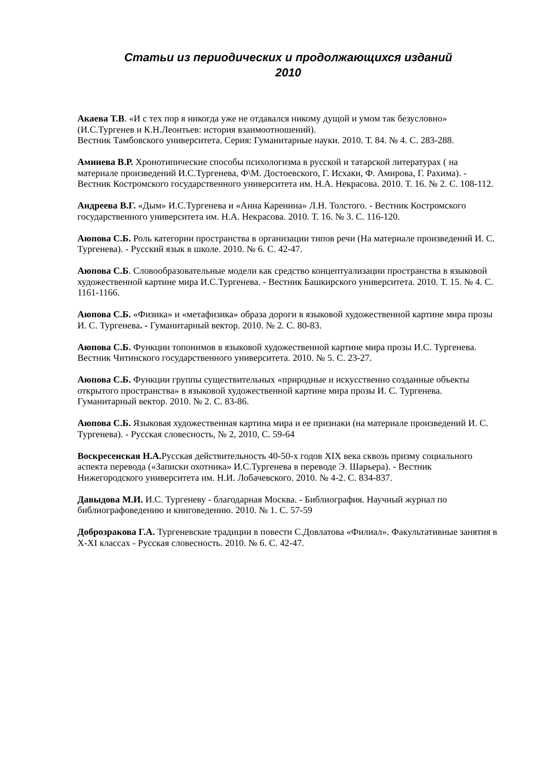Статьи из периодических и продолжающихся изданий
2010
Акаева Т.В. «И с тех пор я никогда уже не отдавался никому дущой и умом так безусловно» (И.С.Тургенев и К.Н.Леонтьев: история взаимоотношений).
Вестник Тамбовского университета. Серия: Гуманитарные науки. 2010. Т. 84. № 4. С. 283-288.
Аминева В.Р. Хронотипические способы психологизма в русской и татарской литературах ( на материале произведений И.С.Тургенева, Ф\М. Достоевского, Г. Исхаки, Ф. Амирова, Г. Рахима). - Вестник Костромского государственного университета им. Н.А. Некрасова. 2010. Т. 16. № 2. С. 108-112.
Андреева В.Г. «Дым» И.С.Тургенева и «Анна Каренина» Л.Н. Толстого. - Вестник Костромского государственного университета им. Н.А. Некрасова. 2010. Т. 16. № 3. С. 116-120.
Аюпова С.Б. Роль категории пространства в организации типов речи (На материале произведений И. С. Тургенева). - Русский язык в школе. 2010. № 6. С. 42-47.
Аюпова С.Б. Словообразовательные модели как средство концептуализации пространства в языковой художественной картине мира И.С.Тургенева. - Вестник Башкирского университета. 2010. Т. 15. № 4. С. 1161-1166.
Аюпова С.Б. «Физика» и «метафизика» образа дороги в языковой художественной картине мира прозы И. С. Тургенева. - Гуманитарный вектор. 2010. № 2. С. 80-83.
Аюпова С.Б. Функции топонимов в языковой художественной картине мира прозы И.С. Тургенева. Вестник Читинского государственного университета. 2010. № 5. С. 23-27.
Аюпова С.Б. Функции группы существительных «природные и искусственно созданные объекты открытого пространства» в языковой художественной картине мира прозы И. С. Тургенева. Гуманитарный вектор. 2010. № 2. С. 83-86.
Аюпова С.Б. Языковая художественная картина мира и ее признаки (на материале произведений И. С. Тургенева). - Русская словесность, № 2, 2010, С. 59-64
Воскресенская Н.А. Русская действительность 40-50-х годов XIX века сквозь призму социального аспекта перевода («Записки охотника» И.С.Тургенева в переводе Э. Шарьера). - Вестник Нижегородского университета им. Н.И. Лобачевского. 2010. № 4-2. С. 834-837.
Давыдова М.И. И.С. Тургеневу - благодарная Москва. - Библиография. Научный журнал по библиографоведению и книговедению. 2010. № 1. С. 57-59
Доброзракова Г.А. Тургеневские традиции в повести С.Довлатова «Филиал». Факультативные занятия в X-XI классах - Русская словесность. 2010. № 6. С. 42-47.